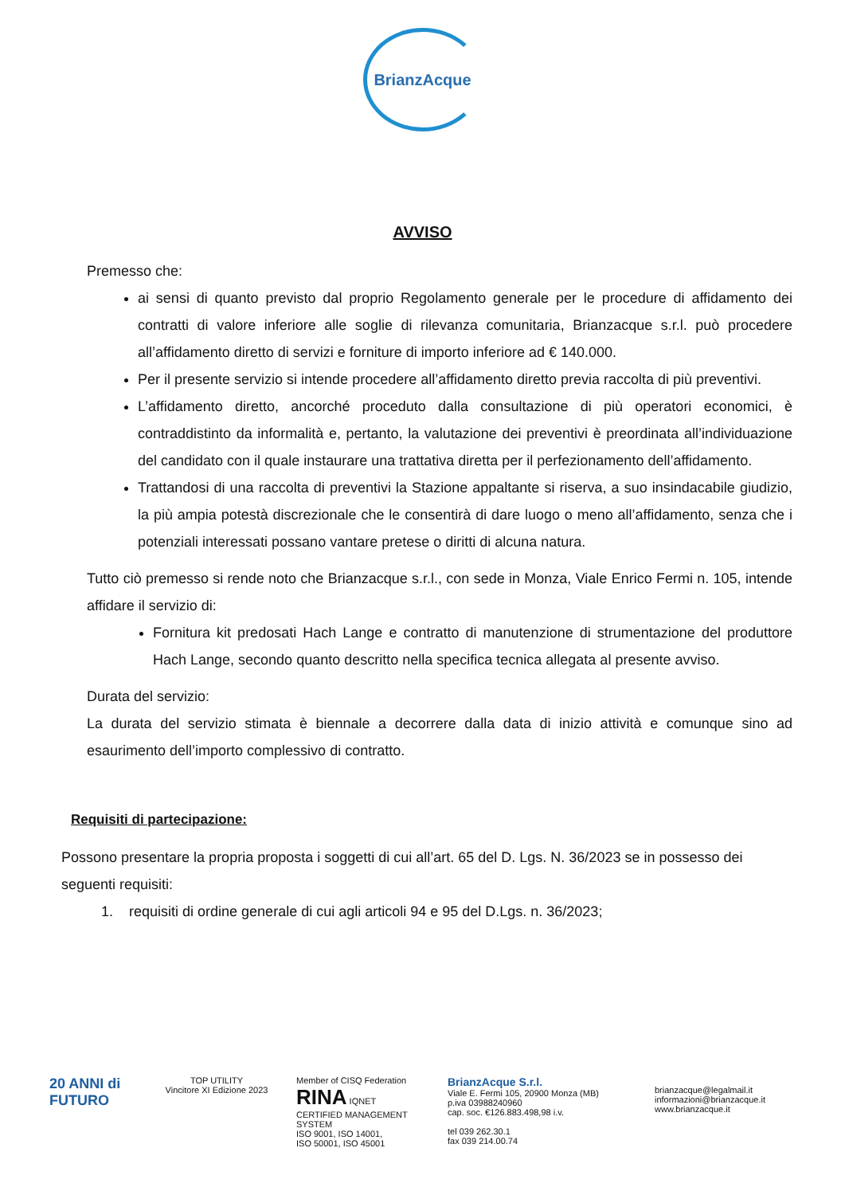BrianzAcque
AVVISO
Premesso che:
ai sensi di quanto previsto dal proprio Regolamento generale per le procedure di affidamento dei contratti di valore inferiore alle soglie di rilevanza comunitaria, Brianzacque s.r.l. può procedere all’affidamento diretto di servizi e forniture di importo inferiore ad € 140.000.
Per il presente servizio si intende procedere all’affidamento diretto previa raccolta di più preventivi.
L’affidamento diretto, ancorché proceduto dalla consultazione di più operatori economici, è contraddistinto da informalità e, pertanto, la valutazione dei preventivi è preordinata all’individuazione del candidato con il quale instaurare una trattativa diretta per il perfezionamento dell’affidamento.
Trattandosi di una raccolta di preventivi la Stazione appaltante si riserva, a suo insindacabile giudizio, la più ampia potestà discrezionale che le consentirà di dare luogo o meno all’affidamento, senza che i potenziali interessati possano vantare pretese o diritti di alcuna natura.
Tutto ciò premesso si rende noto che Brianzacque s.r.l., con sede in Monza, Viale Enrico Fermi n. 105, intende affidare il servizio di:
Fornitura kit predosati Hach Lange e contratto di manutenzione di strumentazione del produttore Hach Lange, secondo quanto descritto nella specifica tecnica allegata al presente avviso.
Durata del servizio:
La durata del servizio stimata è biennale a decorrere dalla data di inizio attività e comunque sino ad esaurimento dell’importo complessivo di contratto.
Requisiti di partecipazione:
Possono presentare la propria proposta i soggetti di cui all’art. 65 del D. Lgs. N. 36/2023 se in possesso dei seguenti requisiti:
1. requisiti di ordine generale di cui agli articoli 94 e 95 del D.Lgs. n. 36/2023;
20 ANNI di FUTURO
TOP UTILITY
Vincitore XI Edizione 2023
Member of CISQ Federation
RINA IQNET
CERTIFIED MANAGEMENT SYSTEM
ISO 9001, ISO 14001,
ISO 50001, ISO 45001
BrianzAcque S.r.l.
Viale E. Fermi 105, 20900 Monza (MB)
p.iva 03988240960
cap. soc. €126.883.498,98 i.v.
tel 039 262.30.1
fax 039 214.00.74
brianzacque@legalmail.it
informazioni@brianzacque.it
www.brianzacque.it